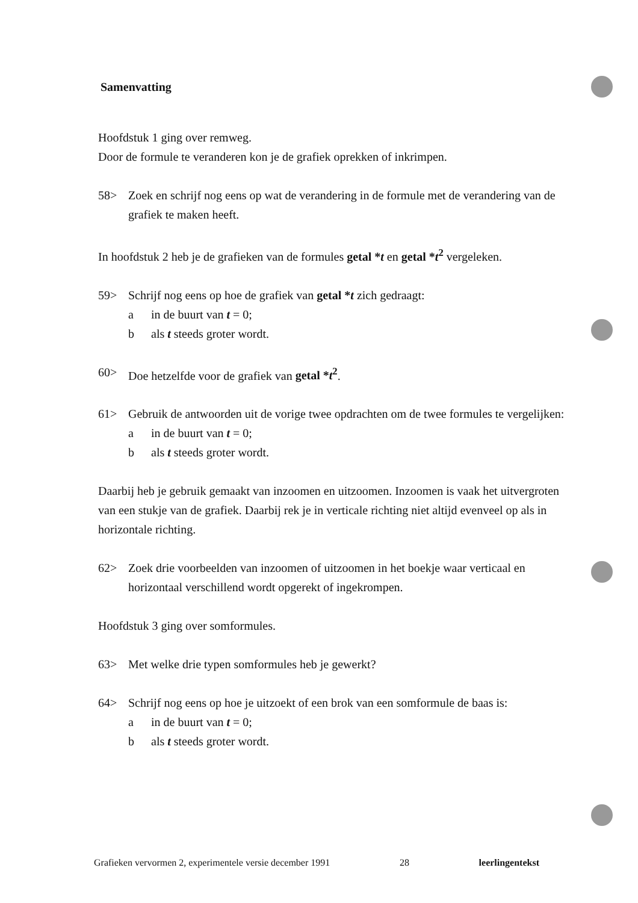Samenvatting
Hoofdstuk 1 ging over remweg.
Door de formule te veranderen kon je de grafiek oprekken of inkrimpen.
58> Zoek en schrijf nog eens op wat de verandering in de formule met de verandering van de grafiek te maken heeft.
In hoofdstuk 2 heb je de grafieken van de formules getal *t en getal *t<sup>2</sup> vergeleken.
59> Schrijf nog eens op hoe de grafiek van getal *t zich gedraagt:
a in de buurt van t = 0;
b als t steeds groter wordt.
60> Doe hetzelfde voor de grafiek van getal *t<sup>2</sup>.
61> Gebruik de antwoorden uit de vorige twee opdrachten om de twee formules te vergelijken:
a in de buurt van t = 0;
b als t steeds groter wordt.
Daarbij heb je gebruik gemaakt van inzoomen en uitzoomen. Inzoomen is vaak het uitvergroten van een stukje van de grafiek. Daarbij rek je in verticale richting niet altijd evenveel op als in horizontale richting.
62> Zoek drie voorbeelden van inzoomen of uitzoomen in het boekje waar verticaal en horizontaal verschillend wordt opgerekt of ingekrompen.
Hoofdstuk 3 ging over somformules.
63> Met welke drie typen somformules heb je gewerkt?
64> Schrijf nog eens op hoe je uitzoekt of een brok van een somformule de baas is:
a in de buurt van t = 0;
b als t steeds groter wordt.
Grafieken vervormen 2, experimentele versie december 1991 28 leerlingentekst